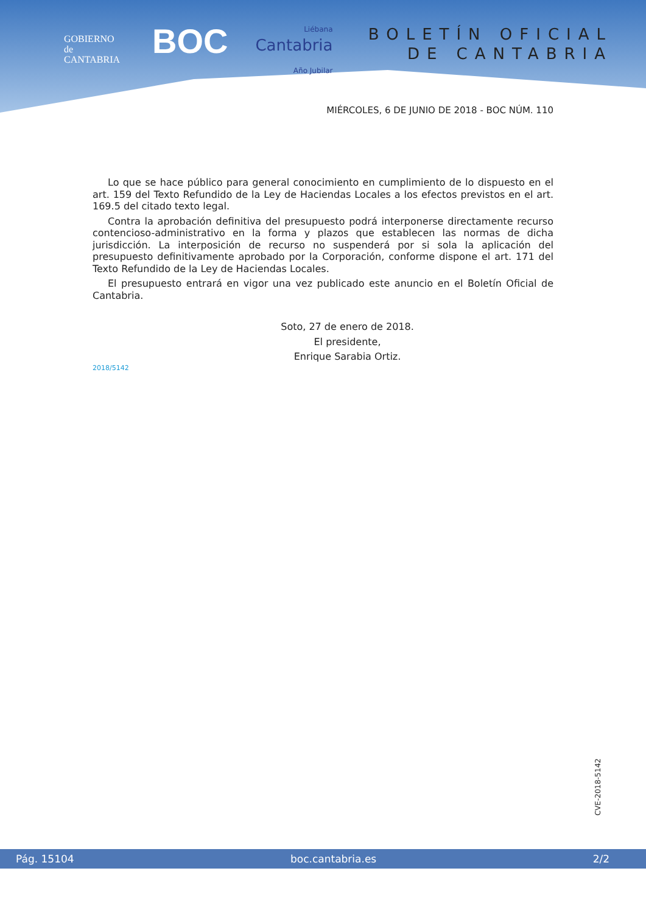GOBIERNO
de
CANTABRIA
BOC
Liébana
Cantabria
Año Jubilar
BOLETÍN OFICIAL
DE CANTABRIA
MIÉRCOLES, 6 DE JUNIO DE 2018 - BOC NÚM. 110
Lo que se hace público para general conocimiento en cumplimiento de lo dispuesto en el art. 159 del Texto Refundido de la Ley de Haciendas Locales a los efectos previstos en el art. 169.5 del citado texto legal.
Contra la aprobación definitiva del presupuesto podrá interponerse directamente recurso contencioso-administrativo en la forma y plazos que establecen las normas de dicha jurisdicción. La interposición de recurso no suspenderá por si sola la aplicación del presupuesto definitivamente aprobado por la Corporación, conforme dispone el art. 171 del Texto Refundido de la Ley de Haciendas Locales.
El presupuesto entrará en vigor una vez publicado este anuncio en el Boletín Oficial de Cantabria.
Soto, 27 de enero de 2018.
El presidente,
Enrique Sarabia Ortiz.
2018/5142
CVE-2018-5142
Pág. 15104 boc.cantabria.es 2/2